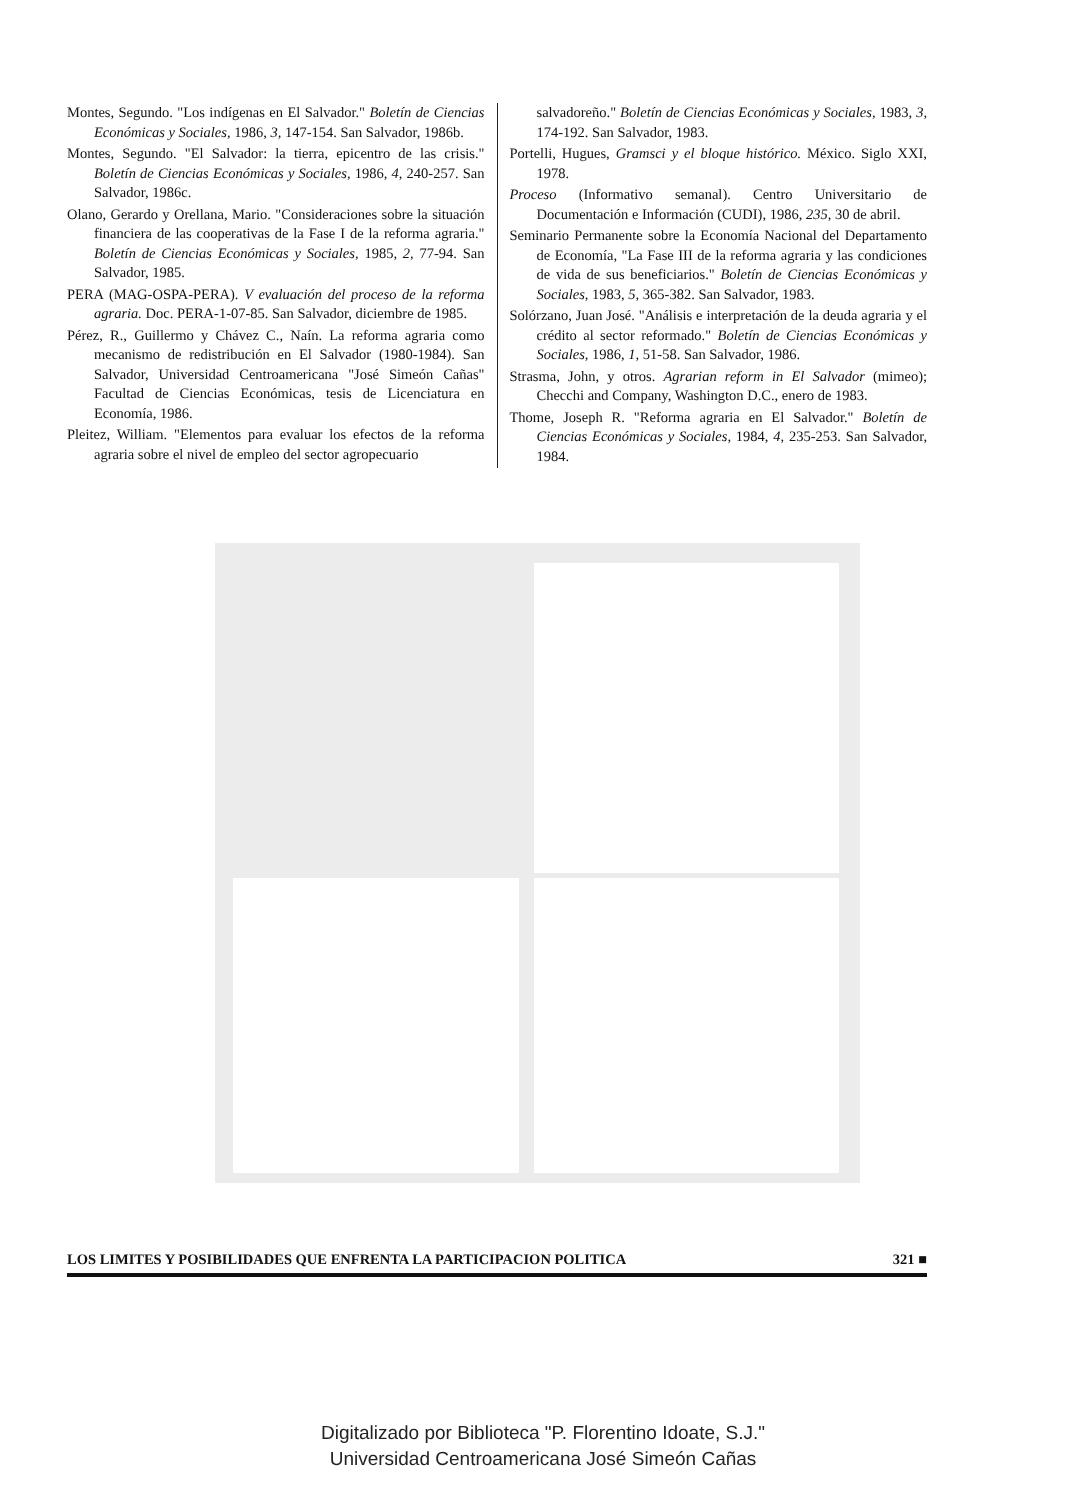Montes, Segundo. "Los indígenas en El Salvador." Boletín de Ciencias Económicas y Sociales, 1986, 3, 147-154. San Salvador, 1986b.
Montes, Segundo. "El Salvador: la tierra, epicentro de las crisis." Boletín de Ciencias Económicas y Sociales, 1986, 4, 240-257. San Salvador, 1986c.
Olano, Gerardo y Orellana, Mario. "Consideraciones sobre la situación financiera de las cooperativas de la Fase I de la reforma agraria." Boletín de Ciencias Económicas y Sociales, 1985, 2, 77-94. San Salvador, 1985.
PERA (MAG-OSPA-PERA). V evaluación del proceso de la reforma agraria. Doc. PERA-1-07-85. San Salvador, diciembre de 1985.
Pérez, R., Guillermo y Chávez C., Naín. La reforma agraria como mecanismo de redistribución en El Salvador (1980-1984). San Salvador, Universidad Centroamericana "José Simeón Cañas" Facultad de Ciencias Económicas, tesis de Licenciatura en Economía, 1986.
Pleitez, William. "Elementos para evaluar los efectos de la reforma agraria sobre el nivel de empleo del sector agropecuario
salvadoreño." Boletín de Ciencias Económicas y Sociales, 1983, 3, 174-192. San Salvador, 1983.
Portelli, Hugues, Gramsci y el bloque histórico. México. Siglo XXI, 1978.
Proceso (Informativo semanal). Centro Universitario de Documentación e Información (CUDI), 1986, 235, 30 de abril.
Seminario Permanente sobre la Economía Nacional del Departamento de Economía, "La Fase III de la reforma agraria y las condiciones de vida de sus beneficiarios." Boletín de Ciencias Económicas y Sociales, 1983, 5, 365-382. San Salvador, 1983.
Solórzano, Juan José. "Análisis e interpretación de la deuda agraria y el crédito al sector reformado." Boletín de Ciencias Económicas y Sociales, 1986, 1, 51-58. San Salvador, 1986.
Strasma, John, y otros. Agrarian reform in El Salvador (mimeo); Checchi and Company, Washington D.C., enero de 1983.
Thome, Joseph R. "Reforma agraria en El Salvador." Boletín de Ciencias Económicas y Sociales, 1984, 4, 235-253. San Salvador, 1984.
LOS LIMITES Y POSIBILIDADES QUE ENFRENTA LA PARTICIPACION POLITICA 321 ■
Digitalizado por Biblioteca "P. Florentino Idoate, S.J."
Universidad Centroamericana José Simeón Cañas